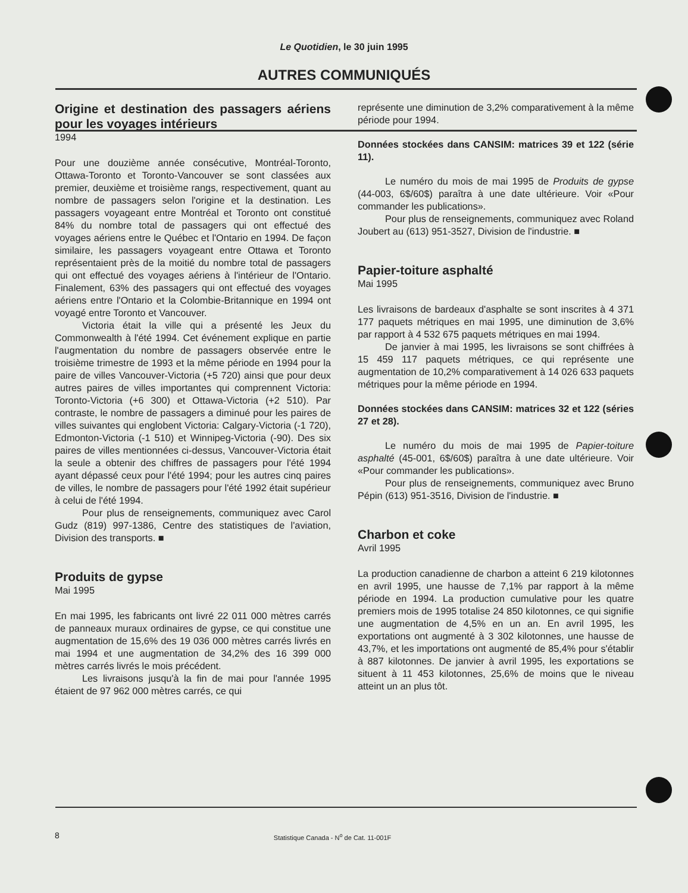Le Quotidien, le 30 juin 1995
AUTRES COMMUNIQUÉS
Origine et destination des passagers aériens pour les voyages intérieurs
1994
Pour une douzième année consécutive, Montréal-Toronto, Ottawa-Toronto et Toronto-Vancouver se sont classées aux premier, deuxième et troisième rangs, respectivement, quant au nombre de passagers selon l'origine et la destination. Les passagers voyageant entre Montréal et Toronto ont constitué 84% du nombre total de passagers qui ont effectué des voyages aériens entre le Québec et l'Ontario en 1994. De façon similaire, les passagers voyageant entre Ottawa et Toronto représentaient près de la moitié du nombre total de passagers qui ont effectué des voyages aériens à l'intérieur de l'Ontario. Finalement, 63% des passagers qui ont effectué des voyages aériens entre l'Ontario et la Colombie-Britannique en 1994 ont voyagé entre Toronto et Vancouver.
Victoria était la ville qui a présenté les Jeux du Commonwealth à l'été 1994. Cet événement explique en partie l'augmentation du nombre de passagers observée entre le troisième trimestre de 1993 et la même période en 1994 pour la paire de villes Vancouver-Victoria (+5 720) ainsi que pour deux autres paires de villes importantes qui comprennent Victoria: Toronto-Victoria (+6 300) et Ottawa-Victoria (+2 510). Par contraste, le nombre de passagers a diminué pour les paires de villes suivantes qui englobent Victoria: Calgary-Victoria (-1 720), Edmonton-Victoria (-1 510) et Winnipeg-Victoria (-90). Des six paires de villes mentionnées ci-dessus, Vancouver-Victoria était la seule a obtenir des chiffres de passagers pour l'été 1994 ayant dépassé ceux pour l'été 1994; pour les autres cinq paires de villes, le nombre de passagers pour l'été 1992 était supérieur à celui de l'été 1994.
Pour plus de renseignements, communiquez avec Carol Gudz (819) 997-1386, Centre des statistiques de l'aviation, Division des transports. ■
Produits de gypse
Mai 1995
En mai 1995, les fabricants ont livré 22 011 000 mètres carrés de panneaux muraux ordinaires de gypse, ce qui constitue une augmentation de 15,6% des 19 036 000 mètres carrés livrés en mai 1994 et une augmentation de 34,2% des 16 399 000 mètres carrés livrés le mois précédent.
Les livraisons jusqu'à la fin de mai pour l'année 1995 étaient de 97 962 000 mètres carrés, ce qui
représente une diminution de 3,2% comparativement à la même période pour 1994.
Données stockées dans CANSIM: matrices 39 et 122 (série 11).
Le numéro du mois de mai 1995 de Produits de gypse (44-003, 6$/60$) paraîtra à une date ultérieure. Voir «Pour commander les publications».
Pour plus de renseignements, communiquez avec Roland Joubert au (613) 951-3527, Division de l'industrie. ■
Papier-toiture asphalté
Mai 1995
Les livraisons de bardeaux d'asphalte se sont inscrites à 4 371 177 paquets métriques en mai 1995, une diminution de 3,6% par rapport à 4 532 675 paquets métriques en mai 1994.
De janvier à mai 1995, les livraisons se sont chiffrées à 15 459 117 paquets métriques, ce qui représente une augmentation de 10,2% comparativement à 14 026 633 paquets métriques pour la même période en 1994.
Données stockées dans CANSIM: matrices 32 et 122 (séries 27 et 28).
Le numéro du mois de mai 1995 de Papier-toiture asphalté (45-001, 6$/60$) paraîtra à une date ultérieure. Voir «Pour commander les publications».
Pour plus de renseignements, communiquez avec Bruno Pépin (613) 951-3516, Division de l'industrie. ■
Charbon et coke
Avril 1995
La production canadienne de charbon a atteint 6 219 kilotonnes en avril 1995, une hausse de 7,1% par rapport à la même période en 1994. La production cumulative pour les quatre premiers mois de 1995 totalise 24 850 kilotonnes, ce qui signifie une augmentation de 4,5% en un an. En avril 1995, les exportations ont augmenté à 3 302 kilotonnes, une hausse de 43,7%, et les importations ont augmenté de 85,4% pour s'établir à 887 kilotonnes. De janvier à avril 1995, les exportations se situent à 11 453 kilotonnes, 25,6% de moins que le niveau atteint un an plus tôt.
8 Statistique Canada - N<sup>o</sup> de Cat. 11-001F